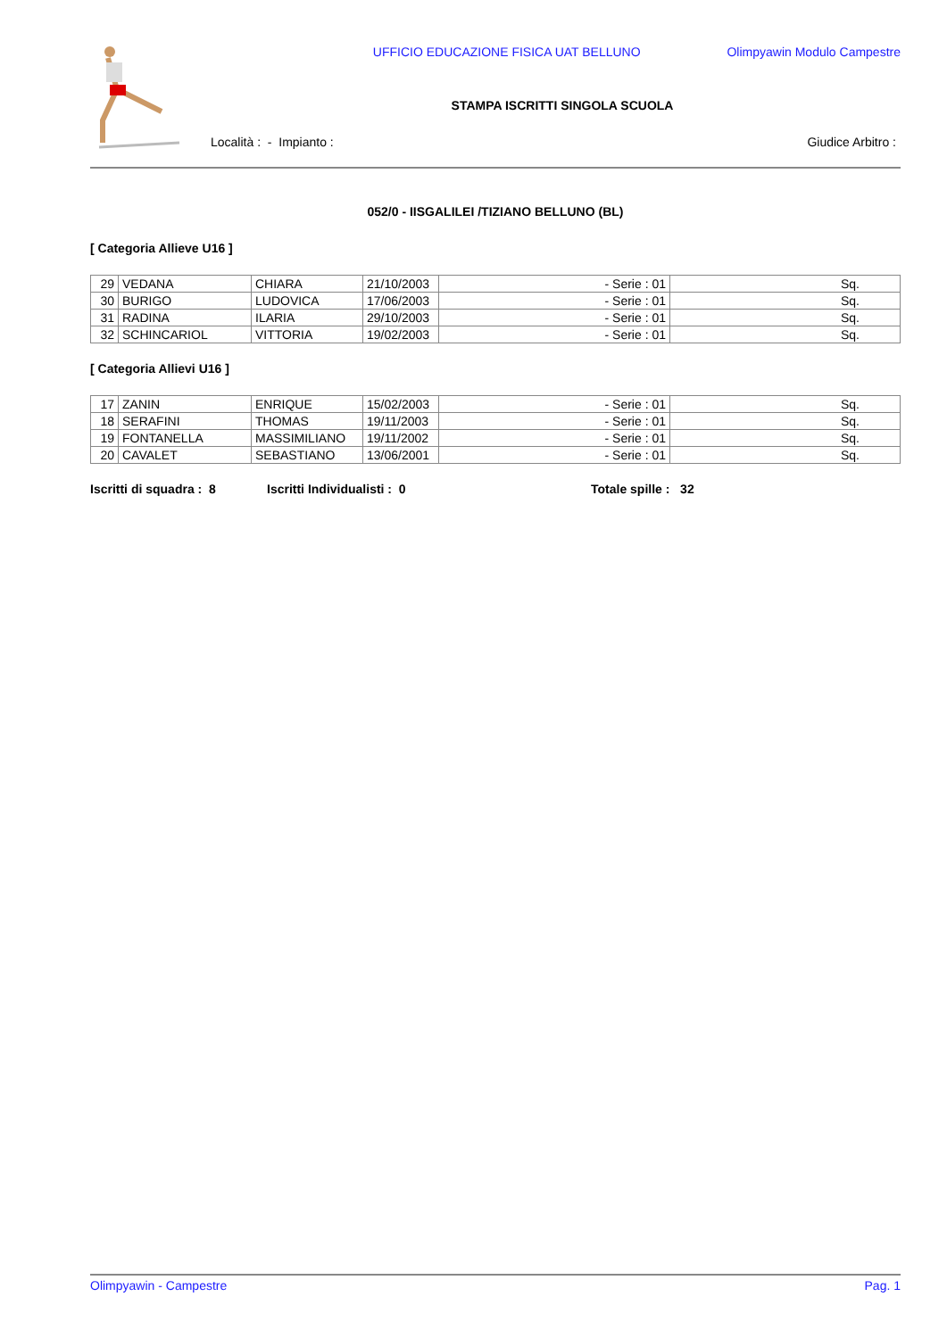UFFICIO EDUCAZIONE FISICA UAT BELLUNO
Olimpyawin Modulo Campestre
STAMPA ISCRITTI SINGOLA SCUOLA
Località : - Impianto : Giudice Arbitro :
052/0 - IISGALILEI /TIZIANO BELLUNO (BL)
[ Categoria Allieve U16 ]
| 29 | VEDANA | CHIARA | 21/10/2003 | - Serie : 01 | Sq. |
| 30 | BURIGO | LUDOVICA | 17/06/2003 | - Serie : 01 | Sq. |
| 31 | RADINA | ILARIA | 29/10/2003 | - Serie : 01 | Sq. |
| 32 | SCHINCARIOL | VITTORIA | 19/02/2003 | - Serie : 01 | Sq. |
[ Categoria Allievi U16 ]
| 17 | ZANIN | ENRIQUE | 15/02/2003 | - Serie : 01 | Sq. |
| 18 | SERAFINI | THOMAS | 19/11/2003 | - Serie : 01 | Sq. |
| 19 | FONTANELLA | MASSIMILIANO | 19/11/2002 | - Serie : 01 | Sq. |
| 20 | CAVALET | SEBASTIANO | 13/06/2001 | - Serie : 01 | Sq. |
Iscritti di squadra : 8 Iscritti Individualisti : 0 Totale spille : 32
Olimpyawin - Campestre Pag. 1